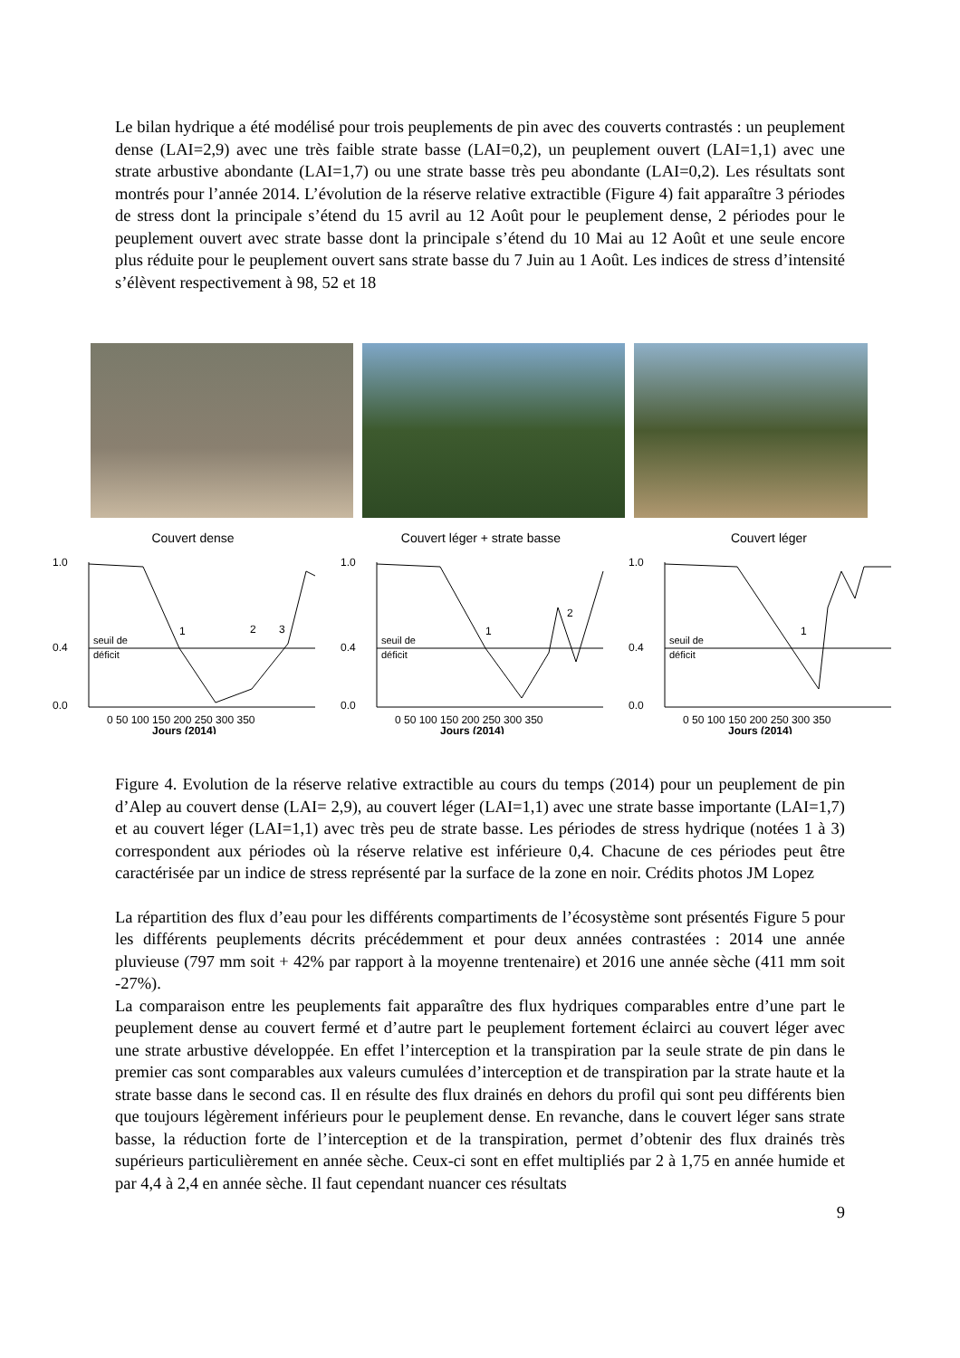Le bilan hydrique a été modélisé pour trois peuplements de pin avec des couverts contrastés : un peuplement dense (LAI=2,9) avec une très faible strate basse (LAI=0,2), un peuplement ouvert (LAI=1,1) avec une strate arbustive abondante (LAI=1,7) ou une strate basse très peu abondante (LAI=0,2). Les résultats sont montrés pour l’année 2014. L’évolution de la réserve relative extractible (Figure 4) fait apparaître 3 périodes de stress dont la principale s’étend du 15 avril au 12 Août pour le peuplement dense, 2 périodes pour le peuplement ouvert avec strate basse dont la principale s’étend du 10 Mai au 12 Août et une seule encore plus réduite pour le peuplement ouvert sans strate basse du 7 Juin au 1 Août. Les indices de stress d’intensité s’élèvent respectivement à 98, 52 et 18
Couvert dense
seuil de
déficit
1
2
3
1.0
0.4
0.0
0 50 100 150 200 250 300 350
Jours (2014)
Couvert léger + strate basse
seuil de
déficit
1
2
1.0
0.4
0.0
0 50 100 150 200 250 300 350
Jours (2014)
Couvert léger
seuil de
déficit
1
1.0
0.4
0.0
0 50 100 150 200 250 300 350
Jours (2014)
Figure 4. Evolution de la réserve relative extractible au cours du temps (2014) pour un peuplement de pin d’Alep au couvert dense (LAI= 2,9), au couvert léger (LAI=1,1) avec une strate basse importante (LAI=1,7) et au couvert léger (LAI=1,1) avec très peu de strate basse. Les périodes de stress hydrique (notées 1 à 3) correspondent aux périodes où la réserve relative est inférieure 0,4. Chacune de ces périodes peut être caractérisée par un indice de stress représenté par la surface de la zone en noir. Crédits photos JM Lopez
La répartition des flux d’eau pour les différents compartiments de l’écosystème sont présentés Figure 5 pour les différents peuplements décrits précédemment et pour deux années contrastées : 2014 une année pluvieuse (797 mm soit + 42% par rapport à la moyenne trentenaire) et 2016 une année sèche (411 mm soit -27%).
La comparaison entre les peuplements fait apparaître des flux hydriques comparables entre d’une part le peuplement dense au couvert fermé et d’autre part le peuplement fortement éclairci au couvert léger avec une strate arbustive développée. En effet l’interception et la transpiration par la seule strate de pin dans le premier cas sont comparables aux valeurs cumulées d’interception et de transpiration par la strate haute et la strate basse dans le second cas. Il en résulte des flux drainés en dehors du profil qui sont peu différents bien que toujours légèrement inférieurs pour le peuplement dense. En revanche, dans le couvert léger sans strate basse, la réduction forte de l’interception et de la transpiration, permet d’obtenir des flux drainés très supérieurs particulièrement en année sèche. Ceux-ci sont en effet multipliés par 2 à 1,75 en année humide et par 4,4 à 2,4 en année sèche. Il faut cependant nuancer ces résultats
9